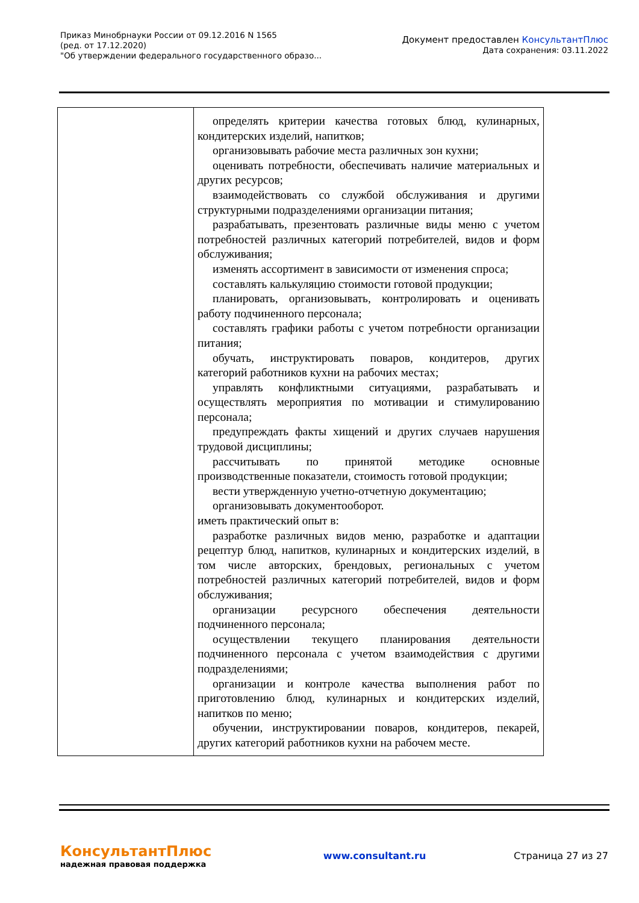Приказ Минобрнауки России от 09.12.2016 N 1565
(ред. от 17.12.2020)
"Об утверждении федерального государственного образо...
Документ предоставлен КонсультантПлюс
Дата сохранения: 03.11.2022
| | определять критерии качества готовых блюд, кулинарных, кондитерских изделий, напитков; организовывать рабочие места различных зон кухни; оценивать потребности, обеспечивать наличие материальных и других ресурсов; взаимодействовать со службой обслуживания и другими структурными подразделениями организации питания; разрабатывать, презентовать различные виды меню с учетом потребностей различных категорий потребителей, видов и форм обслуживания; изменять ассортимент в зависимости от изменения спроса; составлять калькуляцию стоимости готовой продукции; планировать, организовывать, контролировать и оценивать работу подчиненного персонала; составлять графики работы с учетом потребности организации питания; обучать, инструктировать поваров, кондитеров, других категорий работников кухни на рабочих местах; управлять конфликтными ситуациями, разрабатывать и осуществлять мероприятия по мотивации и стимулированию персонала; предупреждать факты хищений и других случаев нарушения трудовой дисциплины; рассчитывать по принятой методике основные производственные показатели, стоимость готовой продукции; вести утвержденную учетно-отчетную документацию; организовывать документооборот. иметь практический опыт в: разработке различных видов меню, разработке и адаптации рецептур блюд, напитков, кулинарных и кондитерских изделий, в том числе авторских, брендовых, региональных с учетом потребностей различных категорий потребителей, видов и форм обслуживания; организации ресурсного обеспечения деятельности подчиненного персонала; осуществлении текущего планирования деятельности подчиненного персонала с учетом взаимодействия с другими подразделениями; организации и контроле качества выполнения работ по приготовлению блюд, кулинарных и кондитерских изделий, напитков по меню; обучении, инструктировании поваров, кондитеров, пекарей, других категорий работников кухни на рабочем месте. |
КонсультантПлюс
надежная правовая поддержка
www.consultant.ru Страница 27 из 27